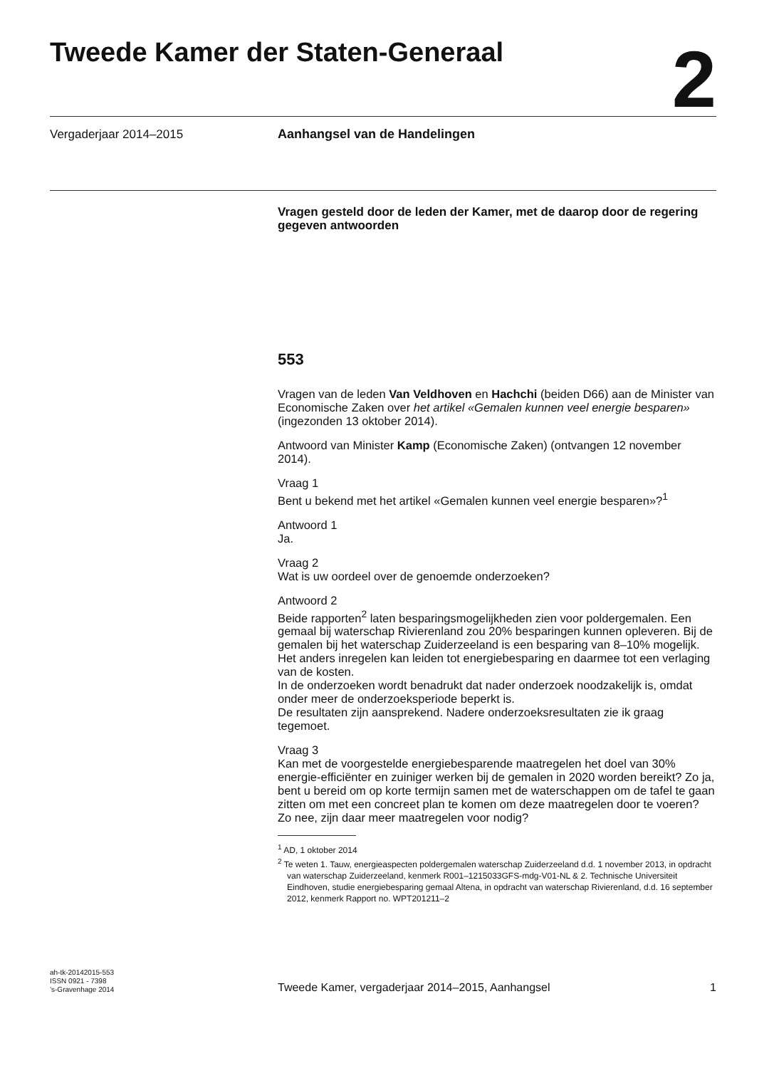Tweede Kamer der Staten-Generaal
2
Vergaderjaar 2014–2015 Aanhangsel van de Handelingen
Vragen gesteld door de leden der Kamer, met de daarop door de regering gegeven antwoorden
553
Vragen van de leden Van Veldhoven en Hachchi (beiden D66) aan de Minister van Economische Zaken over het artikel «Gemalen kunnen veel energie besparen» (ingezonden 13 oktober 2014).
Antwoord van Minister Kamp (Economische Zaken) (ontvangen 12 november 2014).
Vraag 1
Bent u bekend met het artikel «Gemalen kunnen veel energie besparen»?<sup>1</sup>
Antwoord 1
Ja.
Vraag 2
Wat is uw oordeel over de genoemde onderzoeken?
Antwoord 2
Beide rapporten<sup>2</sup> laten besparingsmogelijkheden zien voor poldergemalen. Een gemaal bij waterschap Rivierenland zou 20% besparingen kunnen opleveren. Bij de gemalen bij het waterschap Zuiderzeeland is een besparing van 8–10% mogelijk. Het anders inregelen kan leiden tot energiebesparing en daarmee tot een verlaging van de kosten.
In de onderzoeken wordt benadrukt dat nader onderzoek noodzakelijk is, omdat onder meer de onderzoeksperiode beperkt is.
De resultaten zijn aansprekend. Nadere onderzoeksresultaten zie ik graag tegemoet.
Vraag 3
Kan met de voorgestelde energiebesparende maatregelen het doel van 30% energie-efficiënter en zuiniger werken bij de gemalen in 2020 worden bereikt? Zo ja, bent u bereid om op korte termijn samen met de waterschappen om de tafel te gaan zitten om met een concreet plan te komen om deze maatregelen door te voeren? Zo nee, zijn daar meer maatregelen voor nodig?
<sup>1</sup> AD, 1 oktober 2014
<sup>2</sup> Te weten 1. Tauw, energieaspecten poldergemalen waterschap Zuiderzeeland d.d. 1 november 2013, in opdracht van waterschap Zuiderzeeland, kenmerk R001–1215033GFS-mdg-V01-NL & 2. Technische Universiteit Eindhoven, studie energiebesparing gemaal Altena, in opdracht van waterschap Rivierenland, d.d. 16 september 2012, kenmerk Rapport no. WPT201211–2
ah-tk-20142015-553
ISSN 0921 - 7398
’s-Gravenhage 2014
Tweede Kamer, vergaderjaar 2014–2015, Aanhangsel
1